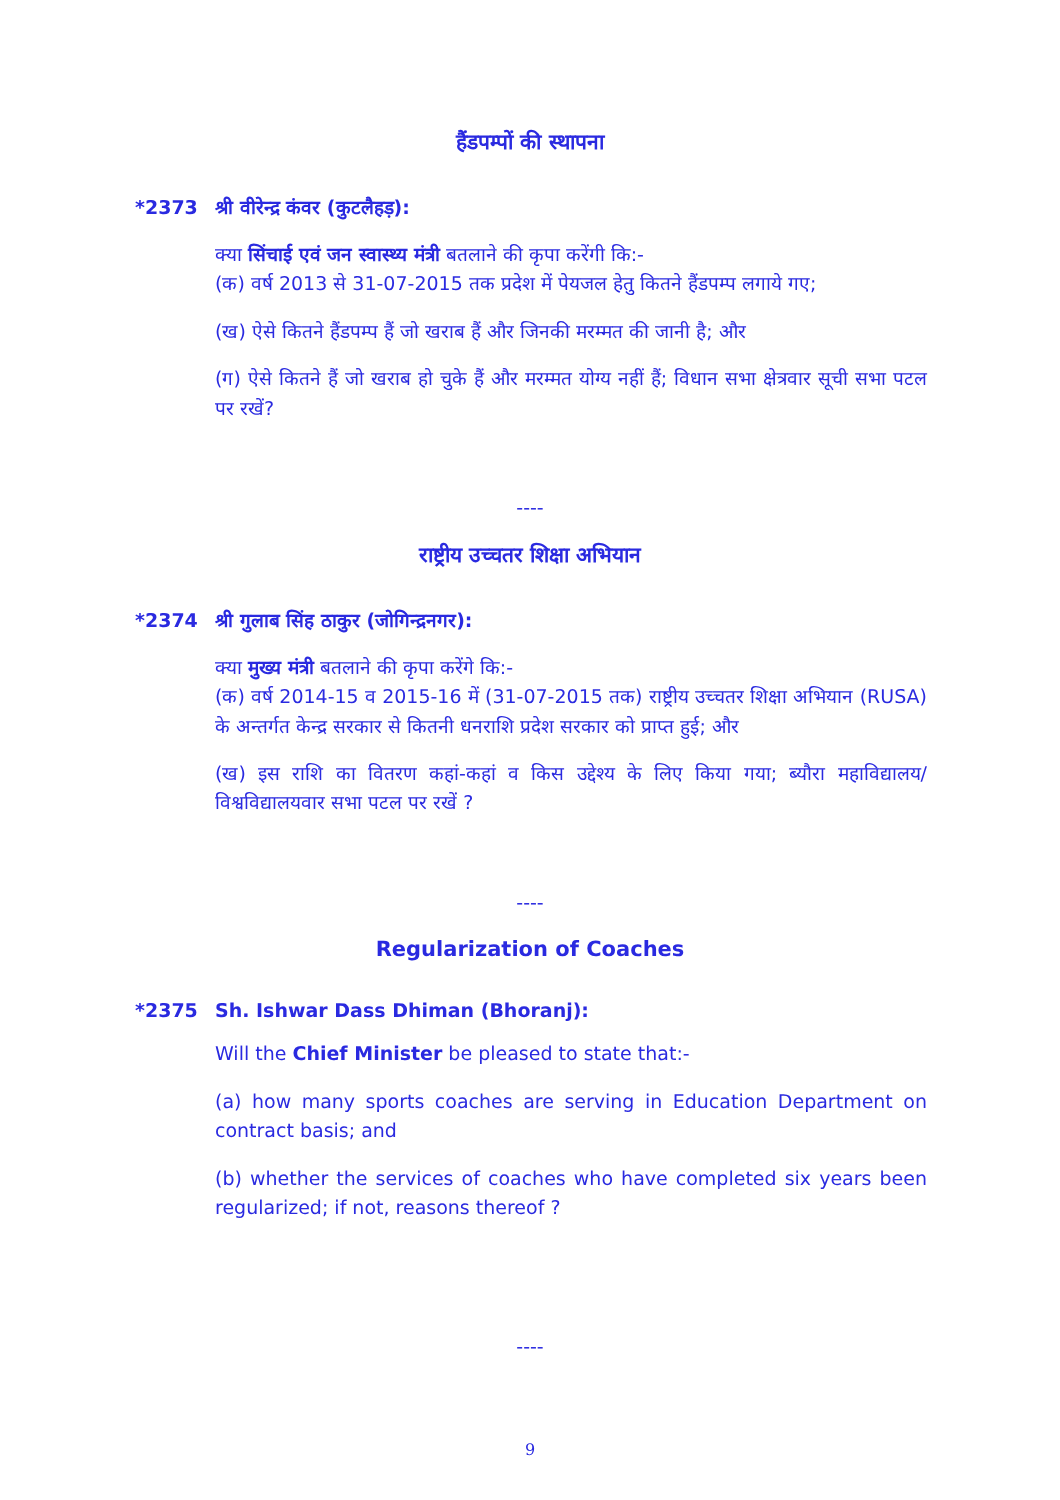हैंडपम्पों की स्थापना
*2373 श्री वीरेन्द्र कंवर (कुटलैहड़):
क्या सिंचाई एवं जन स्वास्थ्य मंत्री बतलाने की कृपा करेंगी कि:-
(क) वर्ष 2013 से 31-07-2015 तक प्रदेश में पेयजल हेतु कितने हैंडपम्प लगाये गए;
(ख) ऐसे कितने हैंडपम्प हैं जो खराब हैं और जिनकी मरम्मत की जानी है; और
(ग) ऐसे कितने हैं जो खराब हो चुके हैं और मरम्मत योग्य नहीं हैं; विधान सभा क्षेत्रवार सूची सभा पटल पर रखें?
----
राष्ट्रीय उच्चतर शिक्षा अभियान
*2374 श्री गुलाब सिंह ठाकुर (जोगिन्द्रनगर):
क्या मुख्य मंत्री बतलाने की कृपा करेंगे कि:-
(क) वर्ष 2014-15 व 2015-16 में (31-07-2015 तक) राष्ट्रीय उच्चतर शिक्षा अभियान (RUSA) के अन्तर्गत केन्द्र सरकार से कितनी धनराशि प्रदेश सरकार को प्राप्त हुई; और
(ख) इस राशि का वितरण कहां-कहां व किस उद्देश्य के लिए किया गया; ब्यौरा महाविद्यालय/ विश्वविद्यालयवार सभा पटल पर रखें ?
----
Regularization of Coaches
*2375 Sh. Ishwar Dass Dhiman (Bhoranj):
Will the Chief Minister be pleased to state that:-
(a) how many sports coaches are serving in Education Department on contract basis; and
(b) whether the services of coaches who have completed six years been regularized; if not, reasons thereof ?
----
9